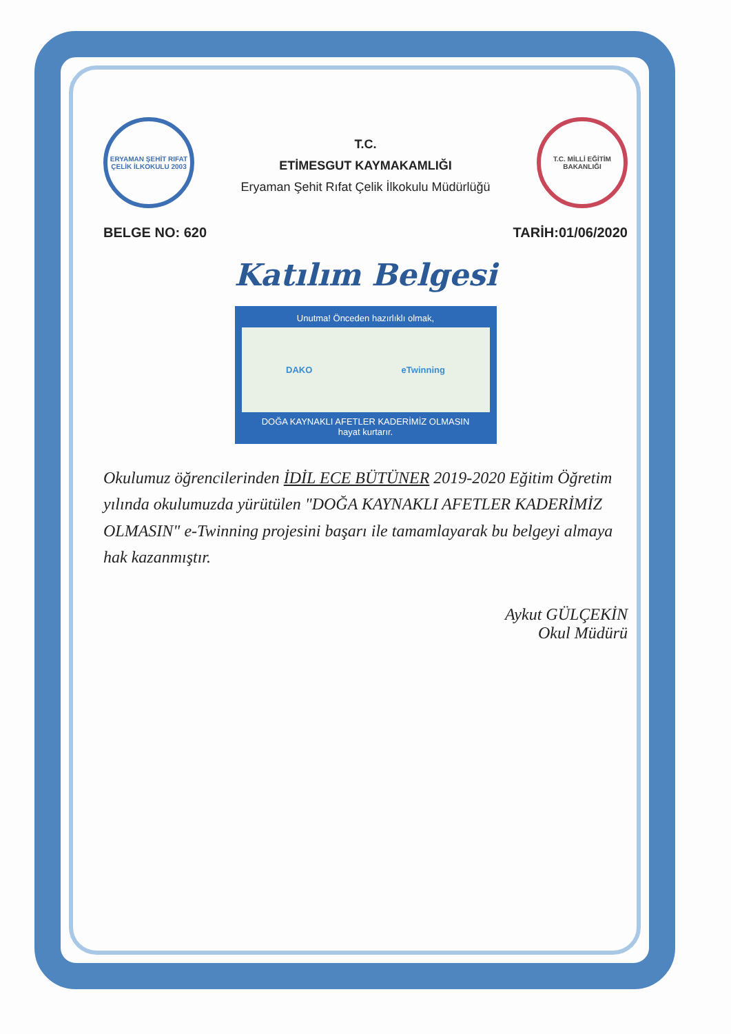ERYAMAN ŞEHİT RIFAT ÇELİK İLKOKULU 2003
T.C.
ETİMESGUT KAYMAKAMLIĞI
Eryaman Şehit Rıfat Çelik İlkokulu Müdürlüğü
T.C. MİLLİ EĞİTİM BAKANLIĞI
BELGE NO: 620 TARİH:01/06/2020
Katılım Belgesi
Unutma! Önceden hazırlıklı olmak,
DAKO eTwinning
DOĞA KAYNAKLI AFETLER KADERİMİZ OLMASIN
hayat kurtarır.
Okulumuz öğrencilerinden İDİL ECE BÜTÜNER 2019-2020 Eğitim Öğretim yılında okulumuzda yürütülen "DOĞA KAYNAKLI AFETLER KADERİMİZ OLMASIN" e-Twinning projesini başarı ile tamamlayarak bu belgeyi almaya hak kazanmıştır.
Aykut GÜLÇEKİN
Okul Müdürü